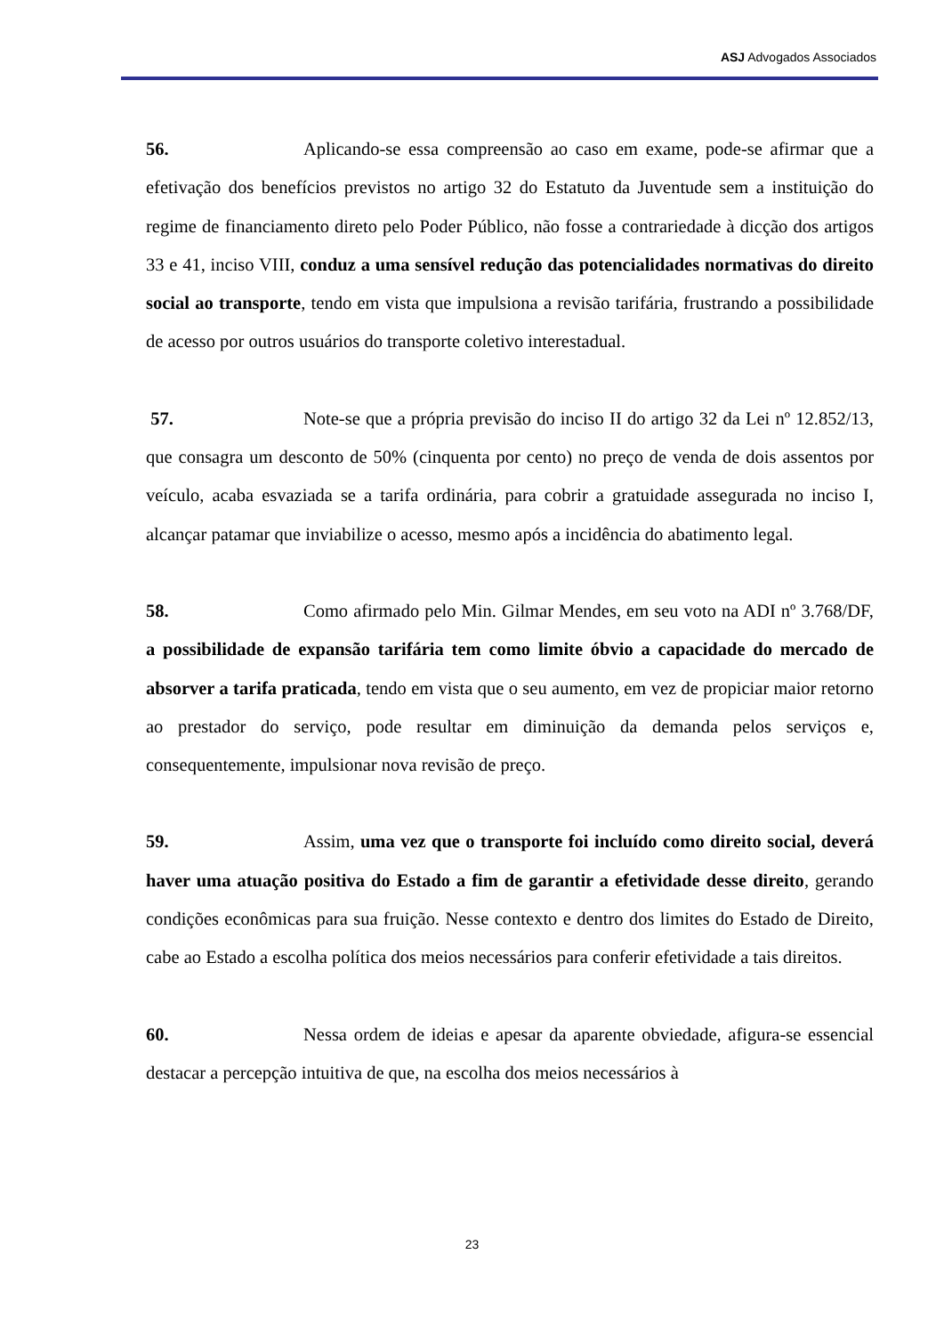ASJ Advogados Associados
56. Aplicando-se essa compreensão ao caso em exame, pode-se afirmar que a efetivação dos benefícios previstos no artigo 32 do Estatuto da Juventude sem a instituição do regime de financiamento direto pelo Poder Público, não fosse a contrariedade à dicção dos artigos 33 e 41, inciso VIII, conduz a uma sensível redução das potencialidades normativas do direito social ao transporte, tendo em vista que impulsiona a revisão tarifária, frustrando a possibilidade de acesso por outros usuários do transporte coletivo interestadual.
57. Note-se que a própria previsão do inciso II do artigo 32 da Lei nº 12.852/13, que consagra um desconto de 50% (cinquenta por cento) no preço de venda de dois assentos por veículo, acaba esvaziada se a tarifa ordinária, para cobrir a gratuidade assegurada no inciso I, alcançar patamar que inviabilize o acesso, mesmo após a incidência do abatimento legal.
58. Como afirmado pelo Min. Gilmar Mendes, em seu voto na ADI nº 3.768/DF, a possibilidade de expansão tarifária tem como limite óbvio a capacidade do mercado de absorver a tarifa praticada, tendo em vista que o seu aumento, em vez de propiciar maior retorno ao prestador do serviço, pode resultar em diminuição da demanda pelos serviços e, consequentemente, impulsionar nova revisão de preço.
59. Assim, uma vez que o transporte foi incluído como direito social, deverá haver uma atuação positiva do Estado a fim de garantir a efetividade desse direito, gerando condições econômicas para sua fruição. Nesse contexto e dentro dos limites do Estado de Direito, cabe ao Estado a escolha política dos meios necessários para conferir efetividade a tais direitos.
60. Nessa ordem de ideias e apesar da aparente obviedade, afigura-se essencial destacar a percepção intuitiva de que, na escolha dos meios necessários à
23